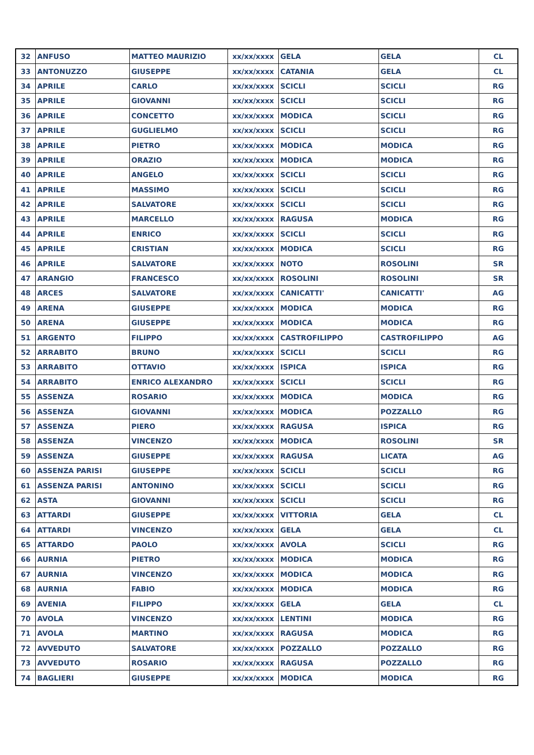| 32 | ANFUSO | MATTEO MAURIZIO | xx/xx/xxxx | GELA | GELA | CL |
| 33 | ANTONUZZO | GIUSEPPE | xx/xx/xxxx | CATANIA | GELA | CL |
| 34 | APRILE | CARLO | xx/xx/xxxx | SCICLI | SCICLI | RG |
| 35 | APRILE | GIOVANNI | xx/xx/xxxx | SCICLI | SCICLI | RG |
| 36 | APRILE | CONCETTO | xx/xx/xxxx | MODICA | SCICLI | RG |
| 37 | APRILE | GUGLIELMO | xx/xx/xxxx | SCICLI | SCICLI | RG |
| 38 | APRILE | PIETRO | xx/xx/xxxx | MODICA | MODICA | RG |
| 39 | APRILE | ORAZIO | xx/xx/xxxx | MODICA | MODICA | RG |
| 40 | APRILE | ANGELO | xx/xx/xxxx | SCICLI | SCICLI | RG |
| 41 | APRILE | MASSIMO | xx/xx/xxxx | SCICLI | SCICLI | RG |
| 42 | APRILE | SALVATORE | xx/xx/xxxx | SCICLI | SCICLI | RG |
| 43 | APRILE | MARCELLO | xx/xx/xxxx | RAGUSA | MODICA | RG |
| 44 | APRILE | ENRICO | xx/xx/xxxx | SCICLI | SCICLI | RG |
| 45 | APRILE | CRISTIAN | xx/xx/xxxx | MODICA | SCICLI | RG |
| 46 | APRILE | SALVATORE | xx/xx/xxxx | NOTO | ROSOLINI | SR |
| 47 | ARANGIO | FRANCESCO | xx/xx/xxxx | ROSOLINI | ROSOLINI | SR |
| 48 | ARCES | SALVATORE | xx/xx/xxxx | CANICATTI' | CANICATTI' | AG |
| 49 | ARENA | GIUSEPPE | xx/xx/xxxx | MODICA | MODICA | RG |
| 50 | ARENA | GIUSEPPE | xx/xx/xxxx | MODICA | MODICA | RG |
| 51 | ARGENTO | FILIPPO | xx/xx/xxxx | CASTROFILIPPO | CASTROFILIPPO | AG |
| 52 | ARRABITO | BRUNO | xx/xx/xxxx | SCICLI | SCICLI | RG |
| 53 | ARRABITO | OTTAVIO | xx/xx/xxxx | ISPICA | ISPICA | RG |
| 54 | ARRABITO | ENRICO ALEXANDRO | xx/xx/xxxx | SCICLI | SCICLI | RG |
| 55 | ASSENZA | ROSARIO | xx/xx/xxxx | MODICA | MODICA | RG |
| 56 | ASSENZA | GIOVANNI | xx/xx/xxxx | MODICA | POZZALLO | RG |
| 57 | ASSENZA | PIERO | xx/xx/xxxx | RAGUSA | ISPICA | RG |
| 58 | ASSENZA | VINCENZO | xx/xx/xxxx | MODICA | ROSOLINI | SR |
| 59 | ASSENZA | GIUSEPPE | xx/xx/xxxx | RAGUSA | LICATA | AG |
| 60 | ASSENZA PARISI | GIUSEPPE | xx/xx/xxxx | SCICLI | SCICLI | RG |
| 61 | ASSENZA PARISI | ANTONINO | xx/xx/xxxx | SCICLI | SCICLI | RG |
| 62 | ASTA | GIOVANNI | xx/xx/xxxx | SCICLI | SCICLI | RG |
| 63 | ATTARDI | GIUSEPPE | xx/xx/xxxx | VITTORIA | GELA | CL |
| 64 | ATTARDI | VINCENZO | xx/xx/xxxx | GELA | GELA | CL |
| 65 | ATTARDO | PAOLO | xx/xx/xxxx | AVOLA | SCICLI | RG |
| 66 | AURNIA | PIETRO | xx/xx/xxxx | MODICA | MODICA | RG |
| 67 | AURNIA | VINCENZO | xx/xx/xxxx | MODICA | MODICA | RG |
| 68 | AURNIA | FABIO | xx/xx/xxxx | MODICA | MODICA | RG |
| 69 | AVENIA | FILIPPO | xx/xx/xxxx | GELA | GELA | CL |
| 70 | AVOLA | VINCENZO | xx/xx/xxxx | LENTINI | MODICA | RG |
| 71 | AVOLA | MARTINO | xx/xx/xxxx | RAGUSA | MODICA | RG |
| 72 | AVVEDUTO | SALVATORE | xx/xx/xxxx | POZZALLO | POZZALLO | RG |
| 73 | AVVEDUTO | ROSARIO | xx/xx/xxxx | RAGUSA | POZZALLO | RG |
| 74 | BAGLIERI | GIUSEPPE | xx/xx/xxxx | MODICA | MODICA | RG |